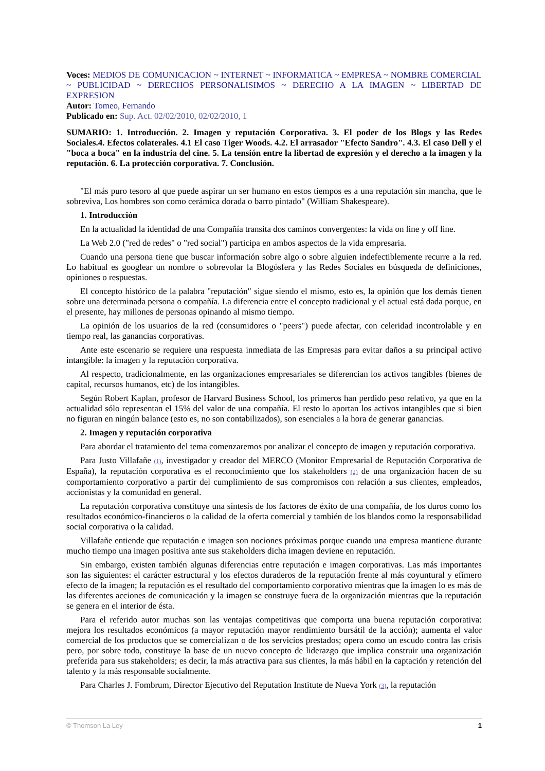Voces: MEDIOS DE COMUNICACION ~ INTERNET ~ INFORMATICA ~ EMPRESA ~ NOMBRE COMERCIAL ~ PUBLICIDAD ~ DERECHOS PERSONALISIMOS ~ DERECHO A LA IMAGEN ~ LIBERTAD DE EXPRESION
Autor: Tomeo, Fernando
Publicado en: Sup. Act. 02/02/2010, 02/02/2010, 1
SUMARIO: 1. Introducción. 2. Imagen y reputación Corporativa. 3. El poder de los Blogs y las Redes Sociales.4. Efectos colaterales. 4.1 El caso Tiger Woods. 4.2. El arrasador "Efecto Sandro". 4.3. El caso Dell y el "boca a boca" en la industria del cine. 5. La tensión entre la libertad de expresión y el derecho a la imagen y la reputación. 6. La protección corporativa. 7. Conclusión.
"El más puro tesoro al que puede aspirar un ser humano en estos tiempos es a una reputación sin mancha, que le sobreviva, Los hombres son como cerámica dorada o barro pintado" (William Shakespeare).
1. Introducción
En la actualidad la identidad de una Compañía transita dos caminos convergentes: la vida on line y off line.
La Web 2.0 ("red de redes" o "red social") participa en ambos aspectos de la vida empresaria.
Cuando una persona tiene que buscar información sobre algo o sobre alguien indefectiblemente recurre a la red. Lo habitual es googlear un nombre o sobrevolar la Blogósfera y las Redes Sociales en búsqueda de definiciones, opiniones o respuestas.
El concepto histórico de la palabra "reputación" sigue siendo el mismo, esto es, la opinión que los demás tienen sobre una determinada persona o compañía. La diferencia entre el concepto tradicional y el actual está dada porque, en el presente, hay millones de personas opinando al mismo tiempo.
La opinión de los usuarios de la red (consumidores o "peers") puede afectar, con celeridad incontrolable y en tiempo real, las ganancias corporativas.
Ante este escenario se requiere una respuesta inmediata de las Empresas para evitar daños a su principal activo intangible: la imagen y la reputación corporativa.
Al respecto, tradicionalmente, en las organizaciones empresariales se diferencian los activos tangibles (bienes de capital, recursos humanos, etc) de los intangibles.
Según Robert Kaplan, profesor de Harvard Business School, los primeros han perdido peso relativo, ya que en la actualidad sólo representan el 15% del valor de una compañía. El resto lo aportan los activos intangibles que si bien no figuran en ningún balance (esto es, no son contabilizados), son esenciales a la hora de generar ganancias.
2. Imagen y reputación corporativa
Para abordar el tratamiento del tema comenzaremos por analizar el concepto de imagen y reputación corporativa.
Para Justo Villafañe (1), investigador y creador del MERCO (Monitor Empresarial de Reputación Corporativa de España), la reputación corporativa es el reconocimiento que los stakeholders (2) de una organización hacen de su comportamiento corporativo a partir del cumplimiento de sus compromisos con relación a sus clientes, empleados, accionistas y la comunidad en general.
La reputación corporativa constituye una síntesis de los factores de éxito de una compañía, de los duros como los resultados económico-financieros o la calidad de la oferta comercial y también de los blandos como la responsabilidad social corporativa o la calidad.
Villafañe entiende que reputación e imagen son nociones próximas porque cuando una empresa mantiene durante mucho tiempo una imagen positiva ante sus stakeholders dicha imagen deviene en reputación.
Sin embargo, existen también algunas diferencias entre reputación e imagen corporativas. Las más importantes son las siguientes: el carácter estructural y los efectos duraderos de la reputación frente al más coyuntural y efímero efecto de la imagen; la reputación es el resultado del comportamiento corporativo mientras que la imagen lo es más de las diferentes acciones de comunicación y la imagen se construye fuera de la organización mientras que la reputación se genera en el interior de ésta.
Para el referido autor muchas son las ventajas competitivas que comporta una buena reputación corporativa: mejora los resultados económicos (a mayor reputación mayor rendimiento bursátil de la acción); aumenta el valor comercial de los productos que se comercializan o de los servicios prestados; opera como un escudo contra las crisis pero, por sobre todo, constituye la base de un nuevo concepto de liderazgo que implica construir una organización preferida para sus stakeholders; es decir, la más atractiva para sus clientes, la más hábil en la captación y retención del talento y la más responsable socialmente.
Para Charles J. Fombrum, Director Ejecutivo del Reputation Institute de Nueva York (3), la reputación
© Thomson La Ley 1